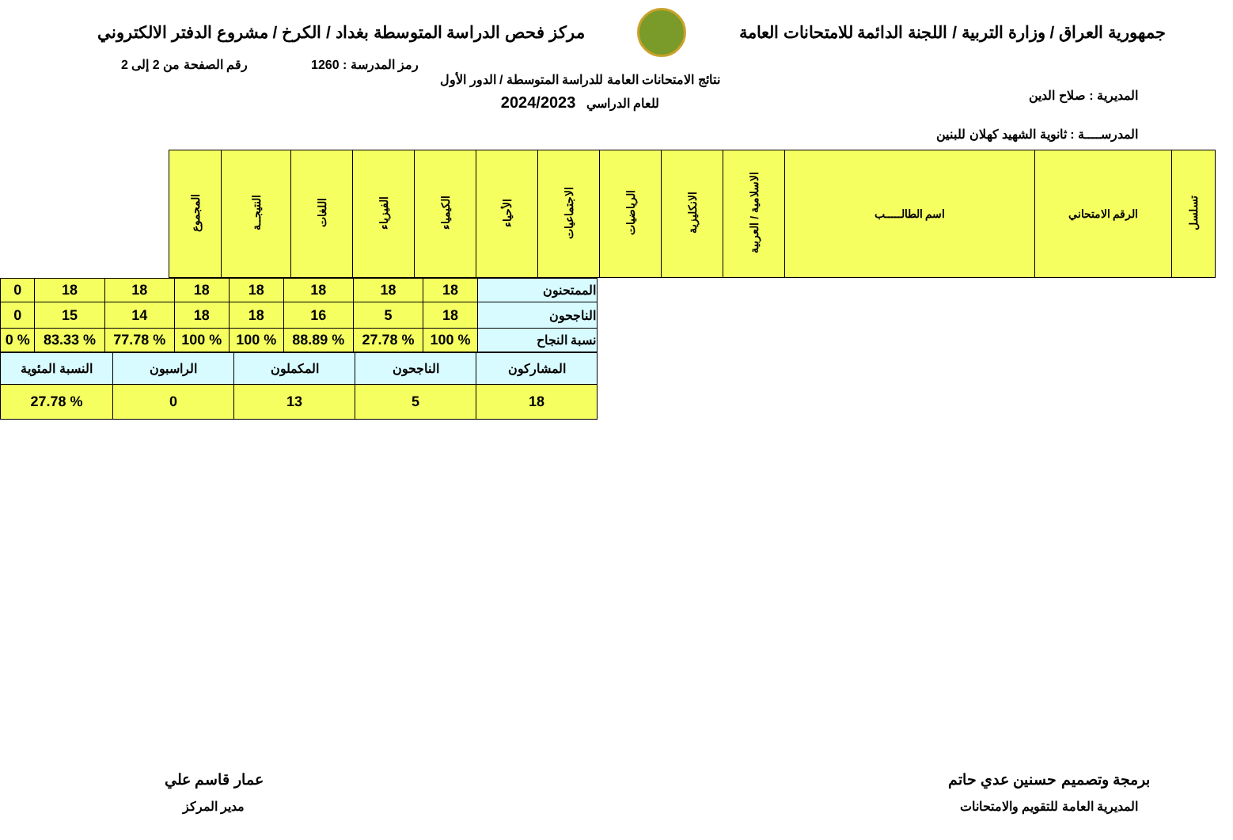جمهورية العراق / وزارة التربية / اللجنة الدائمة للامتحانات العامة
مركز فحص الدراسة المتوسطة بغداد / الكرخ / مشروع الدفتر الالكتروني
رمز المدرسة : 1260 رقم الصفحة من 2 إلى 2
المديرية : صلاح الدين
المدرســــة : ثانوية الشهيد كهلان للبنين
نتائج الامتحانات العامة للدراسة المتوسطة / الدور الأول
للعام الدراسي 2024/2023
| تسلسل | الرقم الامتحاني | اسم الطالـــــب | الاسلامية / العربية | الانكليزية | الرياضيات | الاجتماعيات | الأحياء | الكيمياء | الفيزياء | اللغات | النتيجــة | المجموع |
| --- | --- | --- | --- | --- | --- | --- | --- | --- | --- | --- | --- | --- |
| الممتحنون | 18 | 18 | 18 | 18 | 18 | 18 | 18 | 0 |
| الناجحون | 18 | 5 | 16 | 18 | 18 | 14 | 15 | 0 |
| نسبة النجاح | % 100 | % 27.78 | % 88.89 | % 100 | % 100 | % 77.78 | % 83.33 | % 0 |
| المشاركون | الناجحون | المكملون | الراسبون | النسبة المئوية |
| --- | --- | --- | --- | --- |
| 18 | 5 | 13 | 0 | % 27.78 |
برمجة وتصميم حسنين عدي حاتم
المديرية العامة للتقويم والامتحانات
عمار قاسم علي
مدير المركز